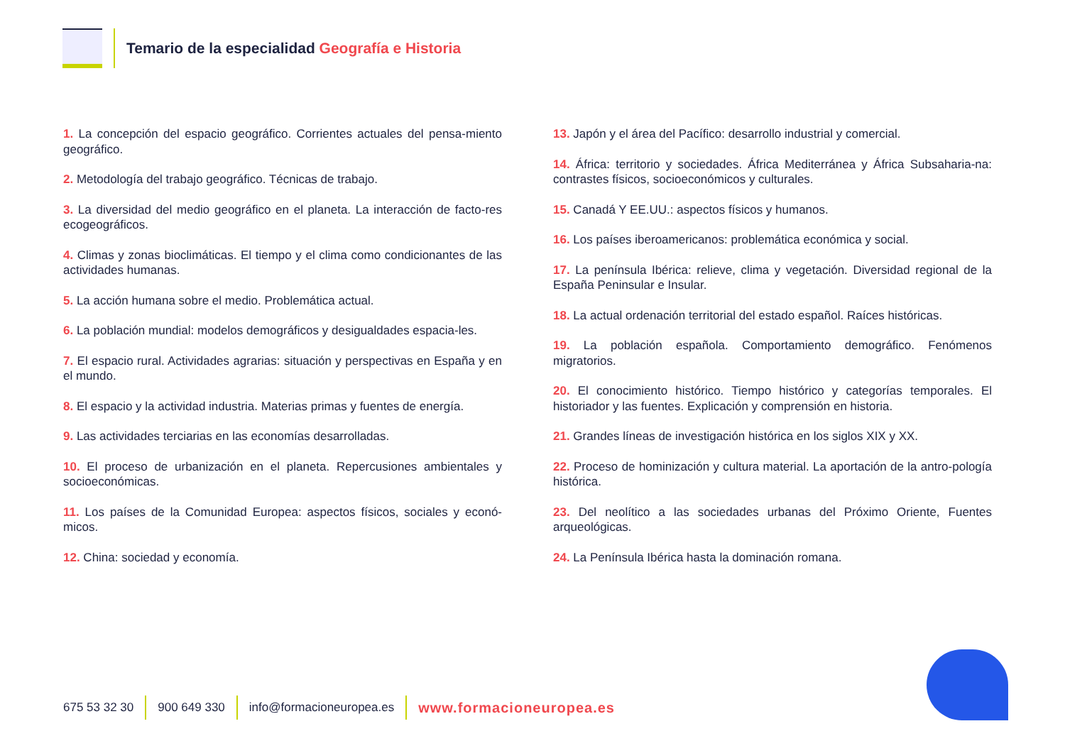Temario de la especialidad Geografía e Historia
1. La concepción del espacio geográfico. Corrientes actuales del pensa-miento geográfico.
2. Metodología del trabajo geográfico. Técnicas de trabajo.
3. La diversidad del medio geográfico en el planeta. La interacción de facto-res ecogeográficos.
4. Climas y zonas bioclimáticas. El tiempo y el clima como condicionantes de las actividades humanas.
5. La acción humana sobre el medio. Problemática actual.
6. La población mundial: modelos demográficos y desigualdades espacia-les.
7. El espacio rural. Actividades agrarias: situación y perspectivas en España y en el mundo.
8. El espacio y la actividad industria. Materias primas y fuentes de energía.
9. Las actividades terciarias en las economías desarrolladas.
10. El proceso de urbanización en el planeta. Repercusiones ambientales y socioeconómicas.
11. Los países de la Comunidad Europea: aspectos físicos, sociales y econó-micos.
12. China: sociedad y economía.
13. Japón y el área del Pacífico: desarrollo industrial y comercial.
14. África: territorio y sociedades. África Mediterránea y África Subsaharia-na: contrastes físicos, socioeconómicos y culturales.
15. Canadá Y EE.UU.: aspectos físicos y humanos.
16. Los países iberoamericanos: problemática económica y social.
17. La península Ibérica: relieve, clima y vegetación. Diversidad regional de la España Peninsular e Insular.
18. La actual ordenación territorial del estado español. Raíces históricas.
19. La población española. Comportamiento demográfico. Fenómenos migratorios.
20. El conocimiento histórico. Tiempo histórico y categorías temporales. El historiador y las fuentes. Explicación y comprensión en historia.
21. Grandes líneas de investigación histórica en los siglos XIX y XX.
22. Proceso de hominización y cultura material. La aportación de la antro-pología histórica.
23. Del neolítico a las sociedades urbanas del Próximo Oriente, Fuentes arqueológicas.
24. La Península Ibérica hasta la dominación romana.
675 53 32 30 900 649 330 info@formacioneuropea.es www.formacioneuropea.es